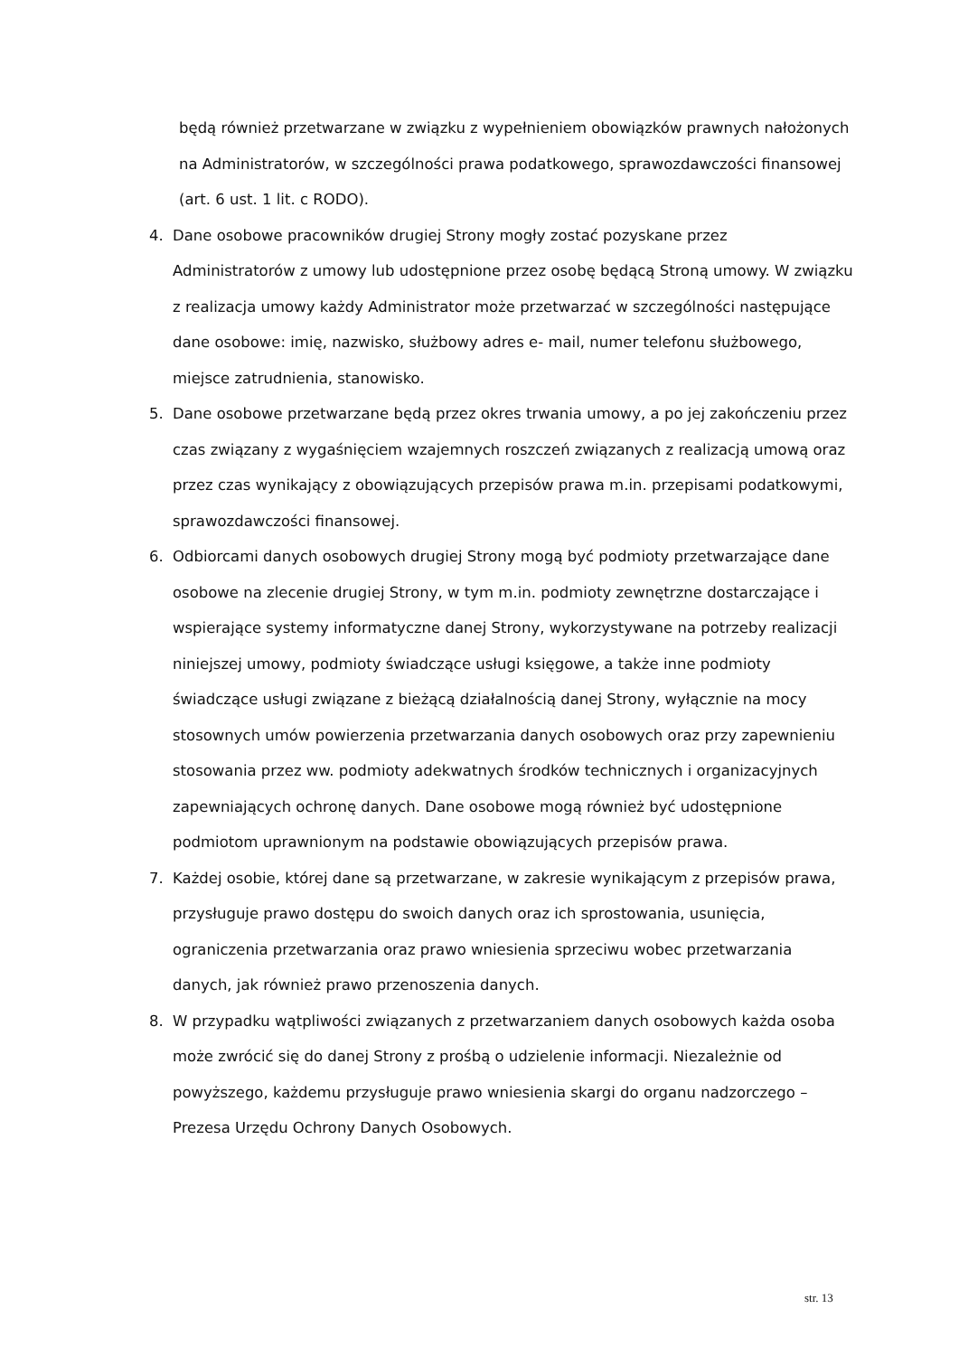będą również przetwarzane w związku z wypełnieniem obowiązków prawnych nałożonych na Administratorów, w szczególności prawa podatkowego, sprawozdawczości finansowej (art. 6 ust. 1 lit. c RODO).
4. Dane osobowe pracowników drugiej Strony mogły zostać pozyskane przez Administratorów z umowy lub udostępnione przez osobę będącą Stroną umowy. W związku z realizacja umowy każdy Administrator może przetwarzać w szczególności następujące dane osobowe: imię, nazwisko, służbowy adres e- mail, numer telefonu służbowego, miejsce zatrudnienia, stanowisko.
5. Dane osobowe przetwarzane będą przez okres trwania umowy, a po jej zakończeniu przez czas związany z wygaśnięciem wzajemnych roszczeń związanych z realizacją umową oraz przez czas wynikający z obowiązujących przepisów prawa m.in. przepisami podatkowymi, sprawozdawczości finansowej.
6. Odbiorcami danych osobowych drugiej Strony mogą być podmioty przetwarzające dane osobowe na zlecenie drugiej Strony, w tym m.in. podmioty zewnętrzne dostarczające i wspierające systemy informatyczne danej Strony, wykorzystywane na potrzeby realizacji niniejszej umowy, podmioty świadczące usługi księgowe, a także inne podmioty świadczące usługi związane z bieżącą działalnością danej Strony, wyłącznie na mocy stosownych umów powierzenia przetwarzania danych osobowych oraz przy zapewnieniu stosowania przez ww. podmioty adekwatnych środków technicznych i organizacyjnych zapewniających ochronę danych. Dane osobowe mogą również być udostępnione podmiotom uprawnionym na podstawie obowiązujących przepisów prawa.
7. Każdej osobie, której dane są przetwarzane, w zakresie wynikającym z przepisów prawa, przysługuje prawo dostępu do swoich danych oraz ich sprostowania, usunięcia, ograniczenia przetwarzania oraz prawo wniesienia sprzeciwu wobec przetwarzania danych, jak również prawo przenoszenia danych.
8. W przypadku wątpliwości związanych z przetwarzaniem danych osobowych każda osoba może zwrócić się do danej Strony z prośbą o udzielenie informacji. Niezależnie od powyższego, każdemu przysługuje prawo wniesienia skargi do organu nadzorczego – Prezesa Urzędu Ochrony Danych Osobowych.
str. 13